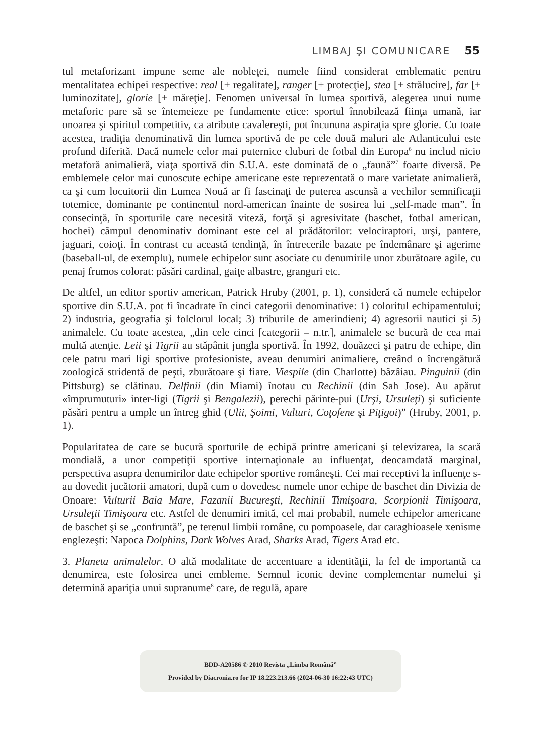LIMBAJ ŞI COMUNICARE 55
tul metaforizant impune seme ale nobleţei, numele fiind considerat emblematic pentru mentalitatea echipei respective: real [+ regalitate], ranger [+ protecţie], stea [+ strălucire], far [+ luminozitate], glorie [+ măreţie]. Fenomen universal în lumea sportivă, alegerea unui nume metaforic pare să se întemeieze pe fundamente etice: sportul înnobilează fiinţa umană, iar onoarea şi spiritul competitiv, ca atribute cavalereşti, pot încununa aspiraţia spre glorie. Cu toate acestea, tradiţia denominativă din lumea sportivă de pe cele două maluri ale Atlanticului este profund diferită. Dacă numele celor mai puternice cluburi de fotbal din Europa<sup>6</sup> nu includ nicio metaforă animalieră, viaţa sportivă din S.U.A. este dominată de o „faună”<sup>7</sup> foarte diversă. Pe emblemele celor mai cunoscute echipe americane este reprezentată o mare varietate animalieră, ca şi cum locuitorii din Lumea Nouă ar fi fascinaţi de puterea ascunsă a vechilor semnificaţii totemice, dominante pe continentul nord-american înainte de sosirea lui „self-made man”. În consecinţă, în sporturile care necesită viteză, forţă şi agresivitate (baschet, fotbal american, hochei) câmpul denominativ dominant este cel al prădătorilor: velociraptori, urşi, pantere, jaguari, coioţi. În contrast cu această tendinţă, în întrecerile bazate pe îndemânare şi agerime (baseball-ul, de exemplu), numele echipelor sunt asociate cu denumirile unor zburătoare agile, cu penaj frumos colorat: păsări cardinal, gaiţe albastre, granguri etc.
De altfel, un editor sportiv american, Patrick Hruby (2001, p. 1), consideră că numele echipelor sportive din S.U.A. pot fi încadrate în cinci categorii denominative: 1) coloritul echipamentului; 2) industria, geografia şi folclorul local; 3) triburile de amerindieni; 4) agresorii nautici şi 5) animalele. Cu toate acestea, „din cele cinci [categorii – n.tr.], animalele se bucură de cea mai multă atenţie. Leii şi Tigrii au stăpânit jungla sportivă. În 1992, douăzeci şi patru de echipe, din cele patru mari ligi sportive profesioniste, aveau denumiri animaliere, creând o încrengătură zoologică stridentă de peşti, zburătoare şi fiare. Viespile (din Charlotte) bâzâiau. Pinguinii (din Pittsburg) se clătinau. Delfinii (din Miami) înotau cu Rechinii (din Sah Jose). Au apărut «împrumuturi» inter-ligi (Tigrii şi Bengalezii), perechi părinte-pui (Urşi, Ursuleţi) şi suficiente păsări pentru a umple un întreg ghid (Ulii, Şoimi, Vulturi, Coţofene şi Piţigoi)” (Hruby, 2001, p. 1).
Popularitatea de care se bucură sporturile de echipă printre americani şi televizarea, la scară mondială, a unor competiţii sportive internaţionale au influenţat, deocamdată marginal, perspectiva asupra denumirilor date echipelor sportive româneşti. Cei mai receptivi la influenţe s-au dovedit jucătorii amatori, după cum o dovedesc numele unor echipe de baschet din Divizia de Onoare: Vulturii Baia Mare, Fazanii Bucureşti, Rechinii Timişoara, Scorpionii Timişoara, Ursuleţii Timişoara etc. Astfel de denumiri imită, cel mai probabil, numele echipelor americane de baschet şi se „confruntă”, pe terenul limbii române, cu pompoasele, dar caraghioasele xenisme englezeşti: Napoca Dolphins, Dark Wolves Arad, Sharks Arad, Tigers Arad etc.
3. Planeta animalelor. O altă modalitate de accentuare a identităţii, la fel de importantă ca denumirea, este folosirea unei embleme. Semnul iconic devine complementar numelui şi determină apariţia unui supranume<sup>8</sup> care, de regulă, apare
BDD-A20586 © 2010 Revista „Limba Română”
Provided by Diacronia.ro for IP 18.223.213.66 (2024-06-30 16:22:43 UTC)